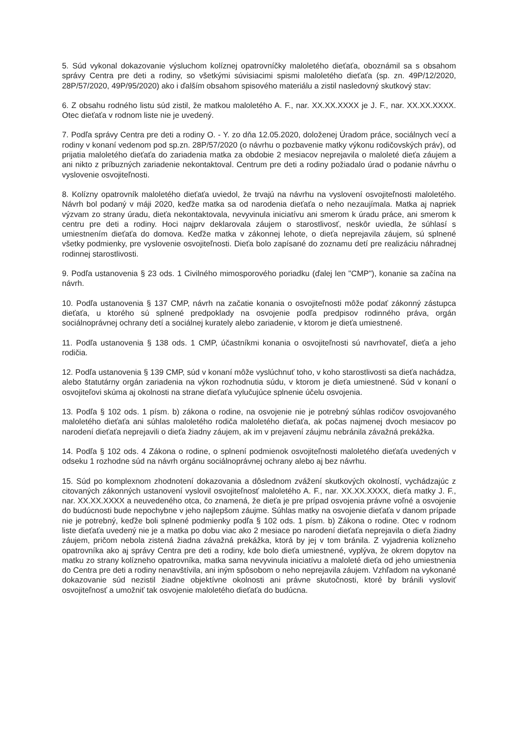5. Súd vykonal dokazovanie výsluchom kolíznej opatrovníčky maloletého dieťaťa, oboznámil sa s obsahom správy Centra pre deti a rodiny, so všetkými súvisiacimi spismi maloletého dieťaťa (sp. zn. 49P/12/2020, 28P/57/2020, 49P/95/2020) ako i ďalším obsahom spisového materiálu a zistil nasledovný skutkový stav:
6. Z obsahu rodného listu súd zistil, že matkou maloletého A. F., nar. XX.XX.XXXX je J. F., nar. XX.XX.XXXX. Otec dieťaťa v rodnom liste nie je uvedený.
7. Podľa správy Centra pre deti a rodiny O. - Y. zo dňa 12.05.2020, doloženej Úradom práce, sociálnych vecí a rodiny v konaní vedenom pod sp.zn. 28P/57/2020 (o návrhu o pozbavenie matky výkonu rodičovských práv), od prijatia maloletého dieťaťa do zariadenia matka za obdobie 2 mesiacov neprejavila o maloleté dieťa záujem a ani nikto z príbuzných zariadenie nekontaktoval. Centrum pre deti a rodiny požiadalo úrad o podanie návrhu o vyslovenie osvojiteľnosti.
8. Kolízny opatrovník maloletého dieťaťa uviedol, že trvajú na návrhu na vyslovení osvojiteľnosti maloletého. Návrh bol podaný v máji 2020, keďže matka sa od narodenia dieťaťa o neho nezaujímala. Matka aj napriek výzvam zo strany úradu, dieťa nekontaktovala, nevyvinula iniciatívu ani smerom k úradu práce, ani smerom k centru pre deti a rodiny. Hoci najprv deklarovala záujem o starostlivosť, neskôr uviedla, že súhlasí s umiestnením dieťaťa do domova. Keďže matka v zákonnej lehote, o dieťa neprejavila záujem, sú splnené všetky podmienky, pre vyslovenie osvojiteľnosti. Dieťa bolo zapísané do zoznamu detí pre realizáciu náhradnej rodinnej starostlivosti.
9. Podľa ustanovenia § 23 ods. 1 Civilného mimosporového poriadku (ďalej len "CMP"), konanie sa začína na návrh.
10. Podľa ustanovenia § 137 CMP, návrh na začatie konania o osvojiteľnosti môže podať zákonný zástupca dieťaťa, u ktorého sú splnené predpoklady na osvojenie podľa predpisov rodinného práva, orgán sociálnoprávnej ochrany detí a sociálnej kurately alebo zariadenie, v ktorom je dieťa umiestnené.
11. Podľa ustanovenia § 138 ods. 1 CMP, účastníkmi konania o osvojiteľnosti sú navrhovateľ, dieťa a jeho rodičia.
12. Podľa ustanovenia § 139 CMP, súd v konaní môže vyslúchnuť toho, v koho starostlivosti sa dieťa nachádza, alebo štatutárny orgán zariadenia na výkon rozhodnutia súdu, v ktorom je dieťa umiestnené. Súd v konaní o osvojiteľovi skúma aj okolnosti na strane dieťaťa vylučujúce splnenie účelu osvojenia.
13. Podľa § 102 ods. 1 písm. b) zákona o rodine, na osvojenie nie je potrebný súhlas rodičov osvojovaného maloletého dieťaťa ani súhlas maloletého rodiča maloletého dieťaťa, ak počas najmenej dvoch mesiacov po narodení dieťaťa neprejavili o dieťa žiadny záujem, ak im v prejavení záujmu nebránila závažná prekážka.
14. Podľa § 102 ods. 4 Zákona o rodine, o splnení podmienok osvojiteľnosti maloletého dieťaťa uvedených v odseku 1 rozhodne súd na návrh orgánu sociálnoprávnej ochrany alebo aj bez návrhu.
15. Súd po komplexnom zhodnotení dokazovania a dôslednom zvážení skutkových okolností, vychádzajúc z citovaných zákonných ustanovení vyslovil osvojiteľnosť maloletého A. F., nar. XX.XX.XXXX, dieťa matky J. F., nar. XX.XX.XXXX a neuvedeného otca, čo znamená, že dieťa je pre prípad osvojenia právne voľné a osvojenie do budúcnosti bude nepochybne v jeho najlepšom záujme. Súhlas matky na osvojenie dieťaťa v danom prípade nie je potrebný, keďže boli splnené podmienky podľa § 102 ods. 1 písm. b) Zákona o rodine. Otec v rodnom liste dieťaťa uvedený nie je a matka po dobu viac ako 2 mesiace po narodení dieťaťa neprejavila o dieťa žiadny záujem, pričom nebola zistená žiadna závažná prekážka, ktorá by jej v tom bránila. Z vyjadrenia kolízneho opatrovníka ako aj správy Centra pre deti a rodiny, kde bolo dieťa umiestnené, vyplýva, že okrem dopytov na matku zo strany kolízneho opatrovníka, matka sama nevyvinula iniciatívu a maloleté dieťa od jeho umiestnenia do Centra pre deti a rodiny nenavštívila, ani iným spôsobom o neho neprejavila záujem. Vzhľadom na vykonané dokazovanie súd nezistil žiadne objektívne okolnosti ani právne skutočnosti, ktoré by bránili vysloviť osvojiteľnosť a umožniť tak osvojenie maloletého dieťaťa do budúcna.